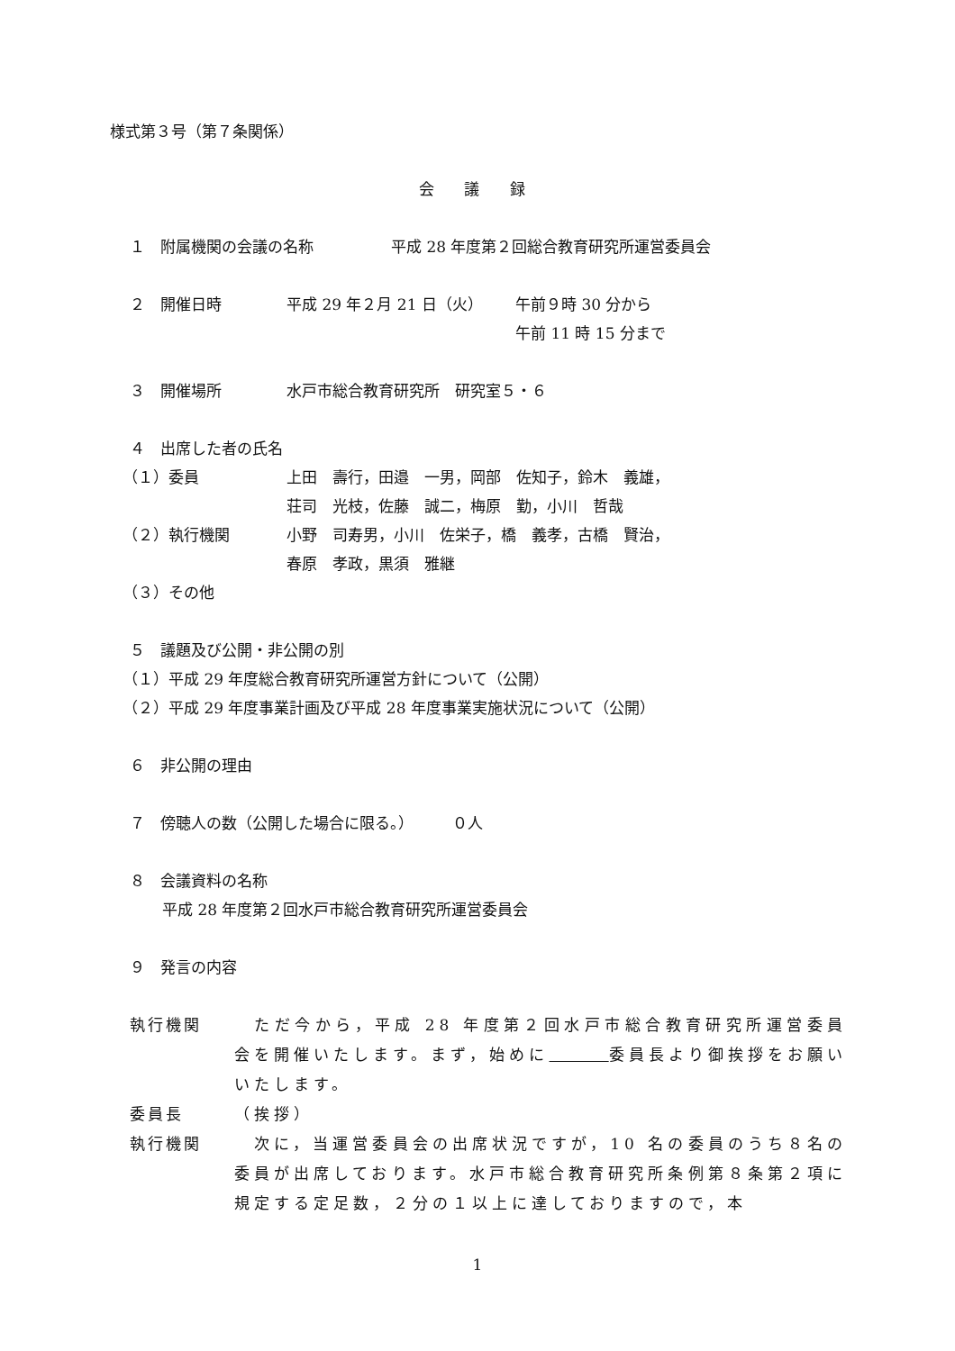様式第３号（第７条関係）
会 議 録
１　附属機関の会議の名称 平成 28 年度第２回総合教育研究所運営委員会
２　開催日時 平成 29 年２月 21 日（火） 午前９時 30 分から
午前 11 時 15 分まで
３　開催場所 水戸市総合教育研究所　研究室５・６
４　出席した者の氏名
（１）委員 上田　壽行，田邉　一男，岡部　佐知子，鈴木　義雄，
荘司　光枝，佐藤　誠二，梅原　勤，小川　哲哉
（２）執行機関 小野　司寿男，小川　佐栄子，橋　義孝，古橋　賢治，
春原　孝政，黒須　雅継
（３）その他
５　議題及び公開・非公開の別
（１）平成 29 年度総合教育研究所運営方針について（公開）
（２）平成 29 年度事業計画及び平成 28 年度事業実施状況について（公開）
６　非公開の理由
７　傍聴人の数（公開した場合に限る。）　　　０人
８　会議資料の名称
平成 28 年度第２回水戸市総合教育研究所運営委員会
９　発言の内容
執行機関　ただ今から，平成 28 年度第２回水戸市総合教育研究所運営委員会を開催いたします。まず，始めに　　　 委員長より御挨拶をお願いいたします。
委員長 （挨拶）
執行機関　次に，当運営委員会の出席状況ですが，10 名の委員のうち８名の委員が出席しております。水戸市総合教育研究所条例第８条第２項に規定する定足数，２分の１以上に達しておりますので，本
1